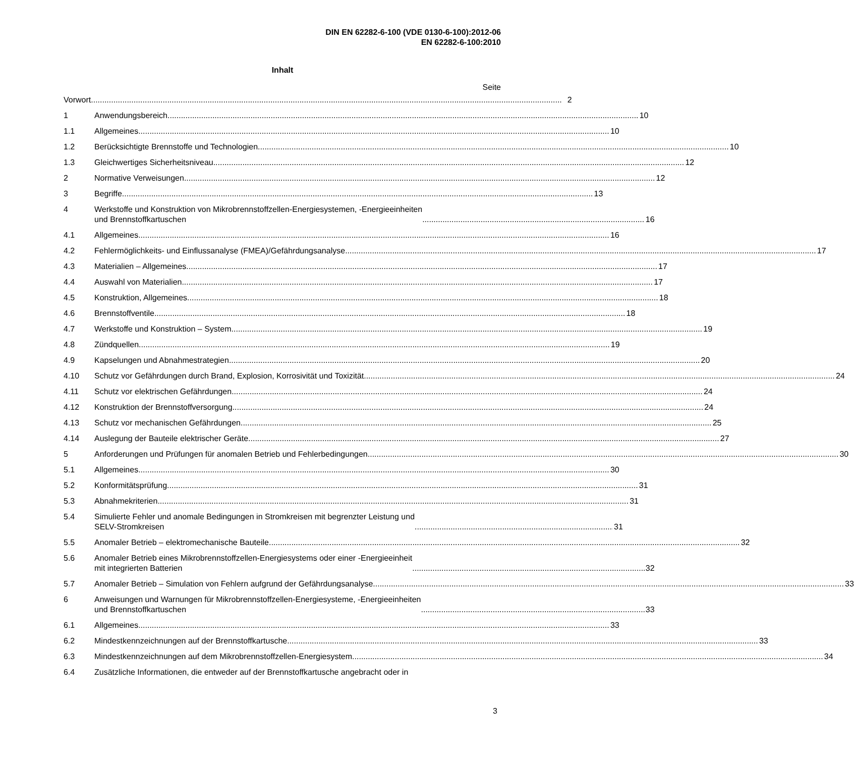DIN EN 62282-6-100 (VDE 0130-6-100):2012-06
EN 62282-6-100:2010
Inhalt
Seite
Vorwort 2
1 Anwendungsbereich 10
1.1 Allgemeines 10
1.2 Berücksichtigte Brennstoffe und Technologien
10
1.3 Gleichwertiges Sicherheitsniveau
12
2 Normative Verweisungen 12
3 Begriffe 13
4 Werkstoffe und Konstruktion von Mikrobrennstoffzellen-Energiesystemen, -Energieeinheiten
und Brennstoffkartuschen
16
4.1 Allgemeines 16
4.2 Fehlermöglichkeits- und Einflussanalyse (FMEA)/Gefährdungsanalyse
17
4.3 Materialien – Allgemeines 17
4.4 Auswahl von Materialien 17
4.5 Konstruktion, Allgemeines 18
4.6 Brennstoffventile 18
4.7 Werkstoffe und Konstruktion – System
19
4.8 Zündquellen 19
4.9 Kapselungen und Abnahmestrategien
20
4.10 Schutz vor Gefährdungen durch Brand, Explosion, Korrosivität und Toxizität
24
4.11 Schutz vor elektrischen Gefährdungen
24
4.12 Konstruktion der Brennstoffversorgung
24
4.13 Schutz vor mechanischen Gefährdungen
25
4.14 Auslegung der Bauteile elektrischer Geräte
27
5 Anforderungen und Prüfungen für anomalen Betrieb und Fehlerbedingungen
30
5.1 Allgemeines 30
5.2 Konformitätsprüfung 31
5.3 Abnahmekriterien 31
5.4 Simulierte Fehler und anomale Bedingungen in Stromkreisen mit begrenzter Leistung und
SELV-Stromkreisen
31
5.5 Anomaler Betrieb – elektromechanische Bauteile
32
5.6 Anomaler Betrieb eines Mikrobrennstoffzellen-Energiesystems oder einer -Energieeinheit
mit integrierten Batterien
32
5.7 Anomaler Betrieb – Simulation von Fehlern aufgrund der Gefährdungsanalyse
33
6 Anweisungen und Warnungen für Mikrobrennstoffzellen-Energiesysteme, -Energieeinheiten
und Brennstoffkartuschen
33
6.1 Allgemeines 33
6.2 Mindestkennzeichnungen auf der Brennstoffkartusche
33
6.3 Mindestkennzeichnungen auf dem Mikrobrennstoffzellen-Energiesystem
34
6.4 Zusätzliche Informationen, die entweder auf der Brennstoffkartusche angebracht oder in
3